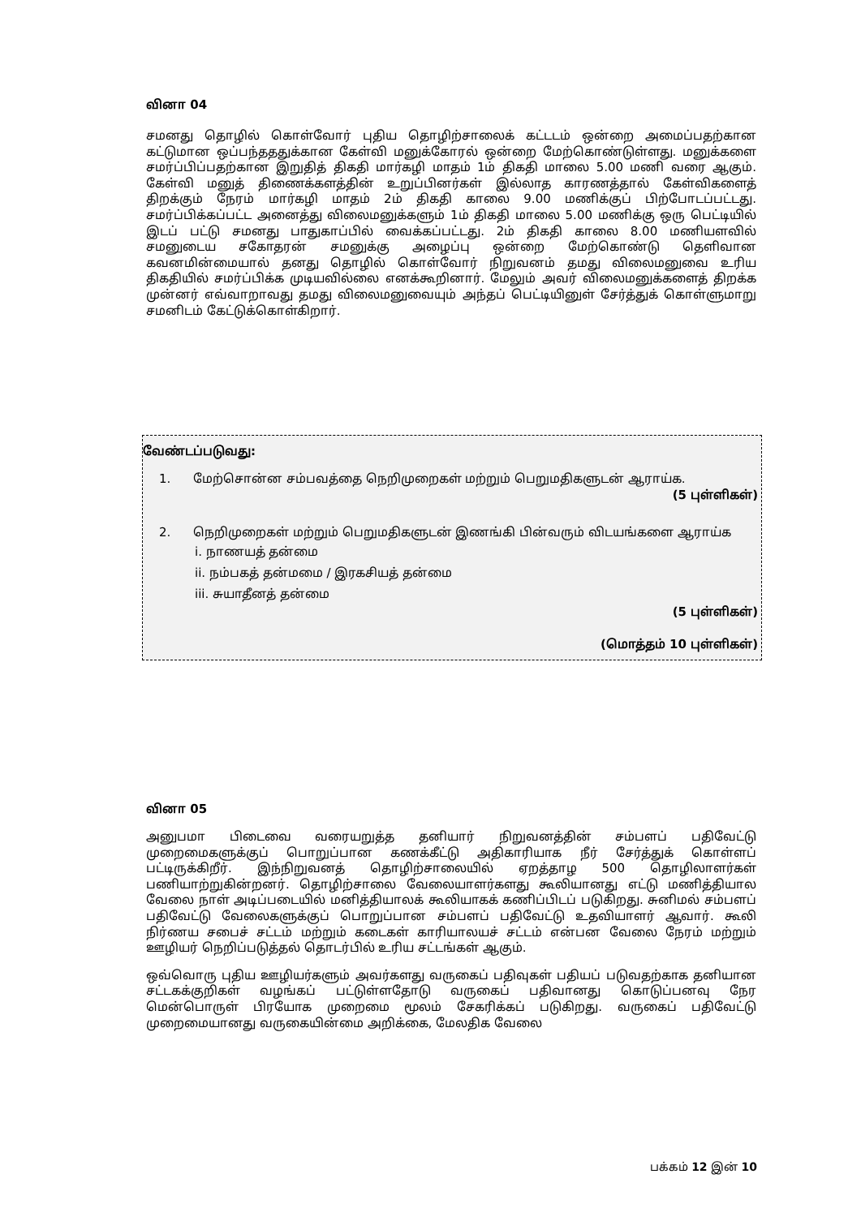வினா 04
சமனது தொழில் கொள்வோர் புதிய தொழிற்சாலைக் கட்டடம் ஒன்றை அமைப்பதற்கான கட்டுமான ஒப்பந்தததுக்கான கேள்வி மனுக்கோரல் ஒன்றை மேற்கொண்டுள்ளது. மனுக்களை சமர்ப்பிப்பதற்கான இறுதித் திகதி மார்கழி மாதம் 1ம் திகதி மாலை 5.00 மணி வரை ஆகும். கேள்வி மனுத் திணைக்களத்தின் உறுப்பினர்கள் இல்லாத காரணத்தால் கேள்விகளைத் திறக்கும் நேரம் மார்கழி மாதம் 2ம் திகதி காலை 9.00 மணிக்குப் பிற்போடப்பட்டது. சமர்ப்பிக்கப்பட்ட அனைத்து விலைமனுக்களும் 1ம் திகதி மாலை 5.00 மணிக்கு ஒரு பெட்டியில் இடப் பட்டு சமனது பாதுகாப்பில் வைக்கப்பட்டது. 2ம் திகதி காலை 8.00 மணியளவில் சமனுடைய சகோதரன் சமனுக்கு அழைப்பு ஒன்றை மேற்கொண்டு தெளிவான கவனமின்மையால் தனது தொழில் கொள்வோர் நிறுவனம் தமது விலைமனுவை உரிய திகதியில் சமர்ப்பிக்க முடியவில்லை எனக்கூறினார். மேலும் அவர் விலைமனுக்களைத் திறக்க முன்னர் எவ்வாறாவது தமது விலைமனுவையும் அந்தப் பெட்டியினுள் சேர்த்துக் கொள்ளுமாறு சமனிடம் கேட்டுக்கொள்கிறார்.
வேண்டப்படுவது:
1. மேற்சொன்ன சம்பவத்தை நெறிமுறைகள் மற்றும் பெறுமதிகளுடன் ஆராய்க.
(5 புள்ளிகள்)
2. நெறிமுறைகள் மற்றும் பெறுமதிகளுடன் இணங்கி பின்வரும் விடயங்களை ஆராய்க
i. நாணயத் தன்மை
ii. நம்பகத் தன்மமை / இரகசியத் தன்மை
iii. சுயாதீனத் தன்மை
(5 புள்ளிகள்)
(மொத்தம் 10 புள்ளிகள்)
வினா 05
அனுபமா பிடைவை வரையறுத்த தனியார் நிறுவனத்தின் சம்பளப் பதிவேட்டு முறைமைகளுக்குப் பொறுப்பான கணக்கீட்டு அதிகாரியாக நீர் சேர்த்துக் கொள்ளப் பட்டிருக்கிறீர். இந்நிறுவனத் தொழிற்சாலையில் ஏறத்தாழ 500 தொழிலாளர்கள் பணியாற்றுகின்றனர். தொழிற்சாலை வேலையாளர்களது கூலியானது எட்டு மணித்தியால வேலை நாள் அடிப்படையில் மனித்தியாலக் கூலியாகக் கணிப்பிடப் படுகிறது. சுனிமல் சம்பளப் பதிவேட்டு வேலைகளுக்குப் பொறுப்பான சம்பளப் பதிவேட்டு உதவியாளர் ஆவார். கூலி நிர்ணய சபைச் சட்டம் மற்றும் கடைகள் காரியாலயச் சட்டம் என்பன வேலை நேரம் மற்றும் ஊழியர் நெறிப்படுத்தல் தொடர்பில் உரிய சட்டங்கள் ஆகும்.
ஒவ்வொரு புதிய ஊழியர்களும் அவர்களது வருகைப் பதிவுகள் பதியப் படுவதற்காக தனியான சட்டகக்குறிகள் வழங்கப் பட்டுள்ளதோடு வருகைப் பதிவானது கொடுப்பனவு நேர மென்பொருள் பிரயோக முறைமை மூலம் சேகரிக்கப் படுகிறது. வருகைப் பதிவேட்டு முறைமையானது வருகையின்மை அறிக்கை, மேலதிக வேலை
பக்கம் 12 இன் 10